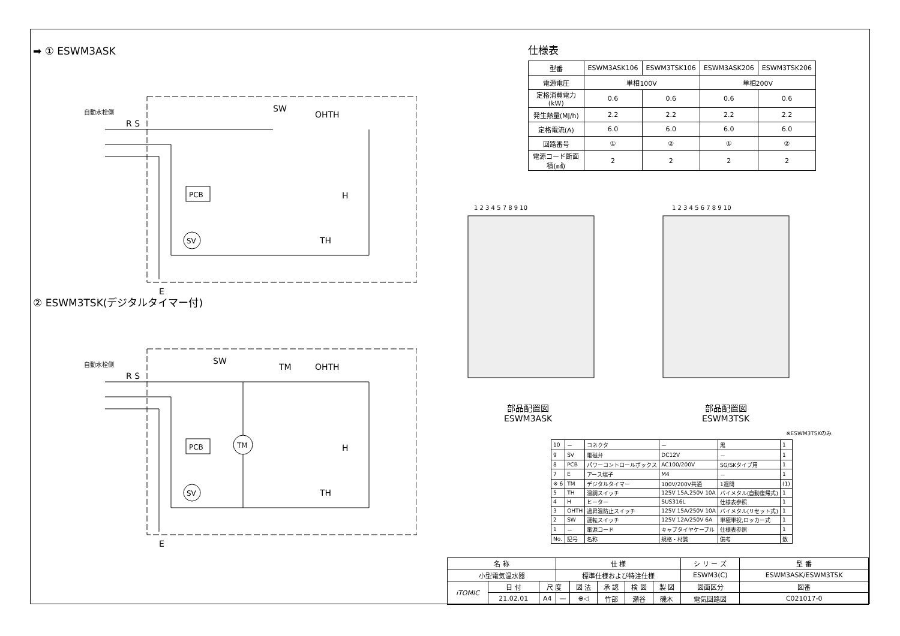➡ ① ESWM3ASK
自動水栓側
SW
OHTH
H
TH
SV
PCB
E
R S
② ESWM3TSK(デジタルタイマー付)
自動水栓側
SW
TM
OHTH
H
TH
TM
SV
PCB
E
R S
仕様表
| 型番 | ESWM3ASK106 | ESWM3TSK106 | ESWM3ASK206 | ESWM3TSK206 |
| --- | --- | --- | --- | --- |
| 電源電圧 | 単相100V | | 単相200V | |
| 定格消費電力(kW) | 0.6 | 0.6 | 0.6 | 0.6 |
| 発生熱量(MJ/h) | 2.2 | 2.2 | 2.2 | 2.2 |
| 定格電流(A) | 6.0 | 6.0 | 6.0 | 6.0 |
| 回路番号 | ① | ② | ① | ② |
| 電源コード断面積(㎟) | 2 | 2 | 2 | 2 |
1 2 3 4 5 7 8 9 10
1 2 3 4 5 6 7 8 9 10
部品配置図
ESWM3ASK
部品配置図
ESWM3TSK
※ESWM3TSKのみ
| 10 | － | コネクタ | － | 黒 | 1 |
| 9 | SV | 電磁弁 | DC12V | － | 1 |
| 8 | PCB | パワーコントロールボックス | AC100/200V | SG/SKタイプ用 | 1 |
| 7 | E | アース端子 | M4 | － | 1 |
| ※ 6 | TM | デジタルタイマー | 100V/200V共通 | 1週間 | (1) |
| 5 | TH | 温調スイッチ | 125V 15A,250V 10A | バイメタル(自動復帰式) | 1 |
| 4 | H | ヒーター | SUS316L | 仕様表参照 | 1 |
| 3 | OHTH | 過昇温防止スイッチ | 125V 15A/250V 10A | バイメタル(リセット式) | 1 |
| 2 | SW | 運転スイッチ | 125V 12A/250V 6A | 単極単投,ロッカー式 | 1 |
| 1 | － | 電源コード | キャブタイヤケーブル | 仕様表参照 | 1 |
| No. | 記号 | 名称 | 規格・材質 | 備考 | 数 |
| 名 称 | | | 仕 様 | | | | | シ リ ー ズ | 型 番 |
| 小型電気温水器 | | | 標準仕様および特注仕様 | | | | | ESWM3(C) | ESWM3ASK/ESWM3TSK |
| iTOMIC | 日 付 | 尺 度 | | 図 法 | 承 認 | 検 図 | 製 図 | 図面区分 | 図番 |
| | 21.02.01 | A4 | — | ⊕◁ | 竹部 | 瀬谷 | 磯木 | 電気回路図 | C021017-0 |